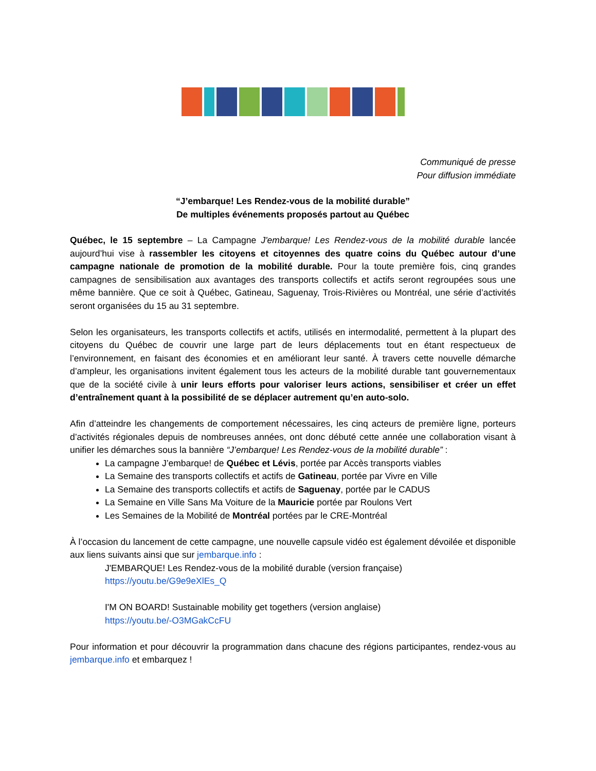Communiqué de presse
Pour diffusion immédiate
“J’embarque! Les Rendez-vous de la mobilité durable”
De multiples événements proposés partout au Québec
Québec, le 15 septembre – La Campagne J'embarque! Les Rendez-vous de la mobilité durable lancée aujourd’hui vise à rassembler les citoyens et citoyennes des quatre coins du Québec autour d’une campagne nationale de promotion de la mobilité durable. Pour la toute première fois, cinq grandes campagnes de sensibilisation aux avantages des transports collectifs et actifs seront regroupées sous une même bannière. Que ce soit à Québec, Gatineau, Saguenay, Trois-Rivières ou Montréal, une série d’activités seront organisées du 15 au 31 septembre.
Selon les organisateurs, les transports collectifs et actifs, utilisés en intermodalité, permettent à la plupart des citoyens du Québec de couvrir une large part de leurs déplacements tout en étant respectueux de l’environnement, en faisant des économies et en améliorant leur santé. À travers cette nouvelle démarche d’ampleur, les organisations invitent également tous les acteurs de la mobilité durable tant gouvernementaux que de la société civile à unir leurs efforts pour valoriser leurs actions, sensibiliser et créer un effet d’entraînement quant à la possibilité de se déplacer autrement qu’en auto-solo.
Afin d’atteindre les changements de comportement nécessaires, les cinq acteurs de première ligne, porteurs d’activités régionales depuis de nombreuses années, ont donc débuté cette année une collaboration visant à unifier les démarches sous la bannière “J’embarque! Les Rendez-vous de la mobilité durable” :
La campagne J’embarque! de Québec et Lévis, portée par Accès transports viables
La Semaine des transports collectifs et actifs de Gatineau, portée par Vivre en Ville
La Semaine des transports collectifs et actifs de Saguenay, portée par le CADUS
La Semaine en Ville Sans Ma Voiture de la Mauricie portée par Roulons Vert
Les Semaines de la Mobilité de Montréal portées par le CRE-Montréal
À l’occasion du lancement de cette campagne, une nouvelle capsule vidéo est également dévoilée et disponible aux liens suivants ainsi que sur jembarque.info :
J'EMBARQUE! Les Rendez-vous de la mobilité durable (version française)
https://youtu.be/G9e9eXlEs_Q
I'M ON BOARD! Sustainable mobility get togethers (version anglaise)
https://youtu.be/-O3MGakCcFU
Pour information et pour découvrir la programmation dans chacune des régions participantes, rendez-vous au jembarque.info et embarquez !